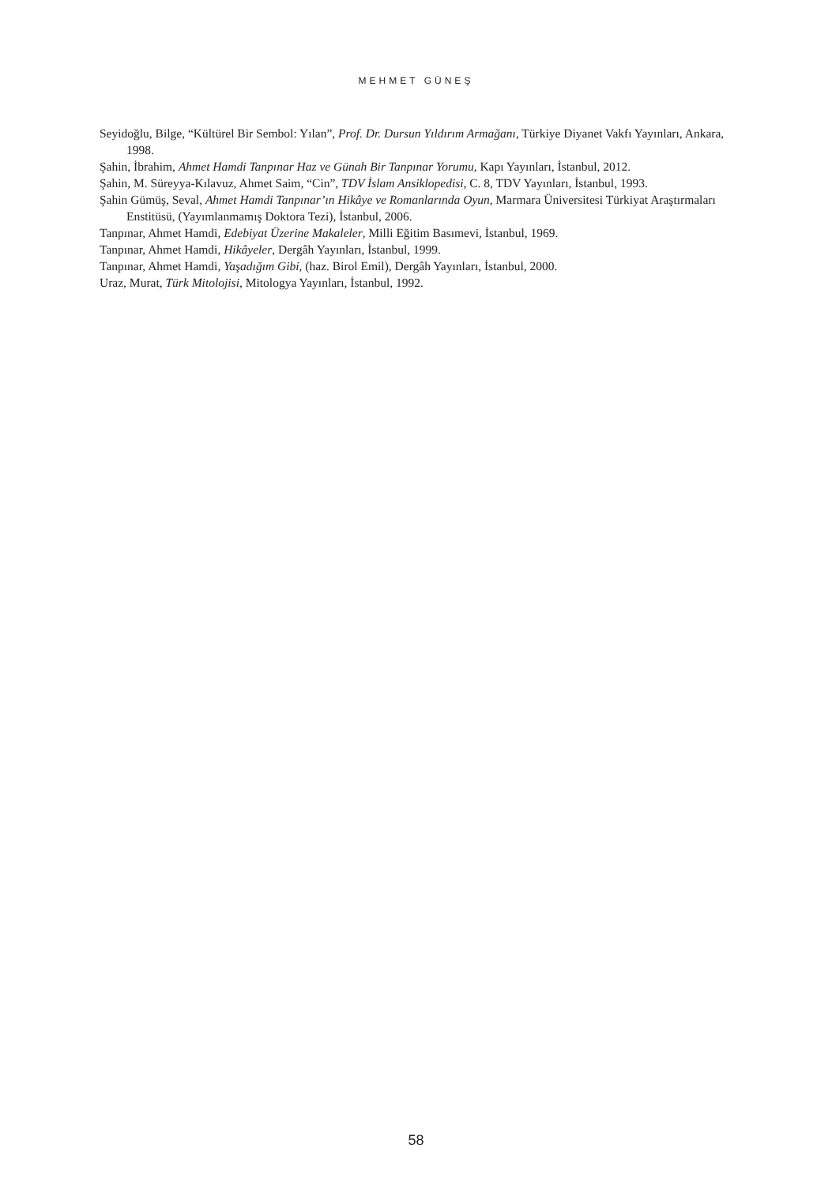MEHMET GÜNEŞ
Seyidoğlu, Bilge, “Kültürel Bir Sembol: Yılan”, Prof. Dr. Dursun Yıldırım Armağanı, Türkiye Diyanet Vakfı Yayınları, Ankara, 1998.
Şahin, İbrahim, Ahmet Hamdi Tanpınar Haz ve Günah Bir Tanpınar Yorumu, Kapı Yayınları, İstanbul, 2012.
Şahin, M. Süreyya-Kılavuz, Ahmet Saim, “Cin”, TDV İslam Ansiklopedisi, C. 8, TDV Yayınları, İstanbul, 1993.
Şahin Gümüş, Seval, Ahmet Hamdi Tanpınar’ın Hikâye ve Romanlarında Oyun, Marmara Üniversitesi Türkiyat Araştırmaları Enstitüsü, (Yayımlanmamış Doktora Tezi), İstanbul, 2006.
Tanpınar, Ahmet Hamdi, Edebiyat Üzerine Makaleler, Milli Eğitim Basımevi, İstanbul, 1969.
Tanpınar, Ahmet Hamdi, Hikâyeler, Dergâh Yayınları, İstanbul, 1999.
Tanpınar, Ahmet Hamdi, Yaşadığım Gibi, (haz. Birol Emil), Dergâh Yayınları, İstanbul, 2000.
Uraz, Murat, Türk Mitolojisi, Mitologya Yayınları, İstanbul, 1992.
58